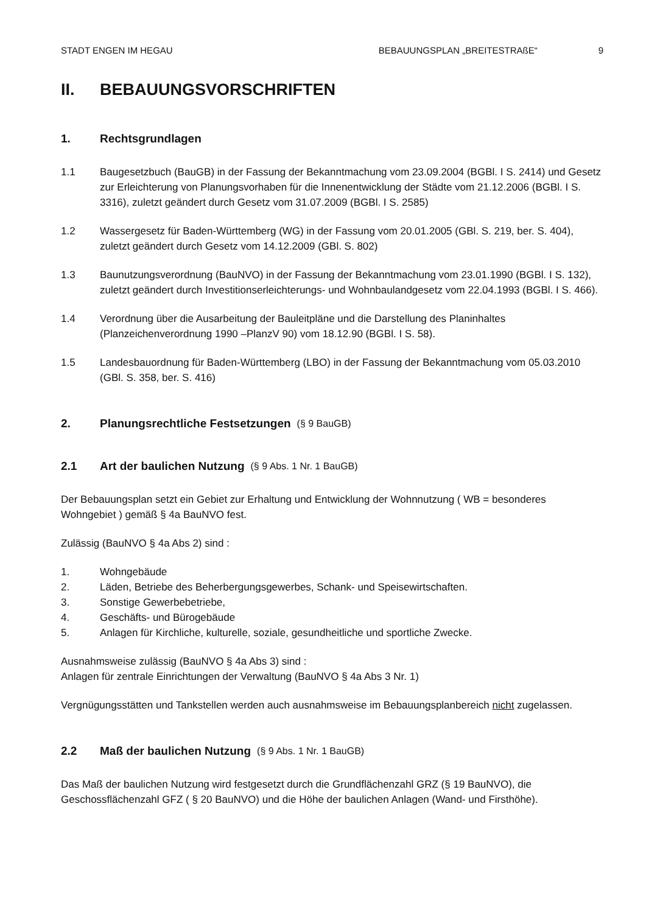STADT ENGEN IM HEGAU BEBAUUNGSPLAN „BREITESTRAßE“9
II. BEBAUUNGSVORSCHRIFTEN
1. Rechtsgrundlagen
1.1 Baugesetzbuch (BauGB) in der Fassung der Bekanntmachung vom 23.09.2004 (BGBl. I S. 2414) und Gesetz zur Erleichterung von Planungsvorhaben für die Innenentwicklung der Städte vom 21.12.2006 (BGBl. I S. 3316), zuletzt geändert durch Gesetz vom 31.07.2009 (BGBl. I S. 2585)
1.2 Wassergesetz für Baden-Württemberg (WG) in der Fassung vom 20.01.2005 (GBl. S. 219, ber. S. 404), zuletzt geändert durch Gesetz vom 14.12.2009 (GBl. S. 802)
1.3 Baunutzungsverordnung (BauNVO) in der Fassung der Bekanntmachung vom 23.01.1990 (BGBl. I S. 132), zuletzt geändert durch Investitionserleichterungs- und Wohnbaulandgesetz vom 22.04.1993 (BGBl. I S. 466).
1.4 Verordnung über die Ausarbeitung der Bauleitpläne und die Darstellung des Planinhaltes (Planzeichenverordnung 1990 –PlanzV 90) vom 18.12.90 (BGBl. I S. 58).
1.5 Landesbauordnung für Baden-Württemberg (LBO) in der Fassung der Bekanntmachung vom 05.03.2010 (GBl. S. 358, ber. S. 416)
2. Planungsrechtliche Festsetzungen (§ 9 BauGB)
2.1 Art der baulichen Nutzung (§ 9 Abs. 1 Nr. 1 BauGB)
Der Bebauungsplan setzt ein Gebiet zur Erhaltung und Entwicklung der Wohnnutzung ( WB = besonderes Wohngebiet ) gemäß § 4a BauNVO fest.
Zulässig (BauNVO § 4a Abs 2) sind :
1. Wohngebäude
2. Läden, Betriebe des Beherbergungsgewerbes, Schank- und Speisewirtschaften.
3. Sonstige Gewerbebetriebe,
4. Geschäfts- und Bürogebäude
5. Anlagen für Kirchliche, kulturelle, soziale, gesundheitliche und sportliche Zwecke.
Ausnahmsweise zulässig (BauNVO § 4a Abs 3) sind :
Anlagen für zentrale Einrichtungen der Verwaltung (BauNVO § 4a Abs 3 Nr. 1)
Vergnügungsstätten und Tankstellen werden auch ausnahmsweise im Bebauungsplanbereich nicht zugelassen.
2.2 Maß der baulichen Nutzung (§ 9 Abs. 1 Nr. 1 BauGB)
Das Maß der baulichen Nutzung wird festgesetzt durch die Grundflächenzahl GRZ (§ 19 BauNVO), die Geschossflächenzahl GFZ ( § 20 BauNVO) und die Höhe der baulichen Anlagen (Wand- und Firsthöhe).